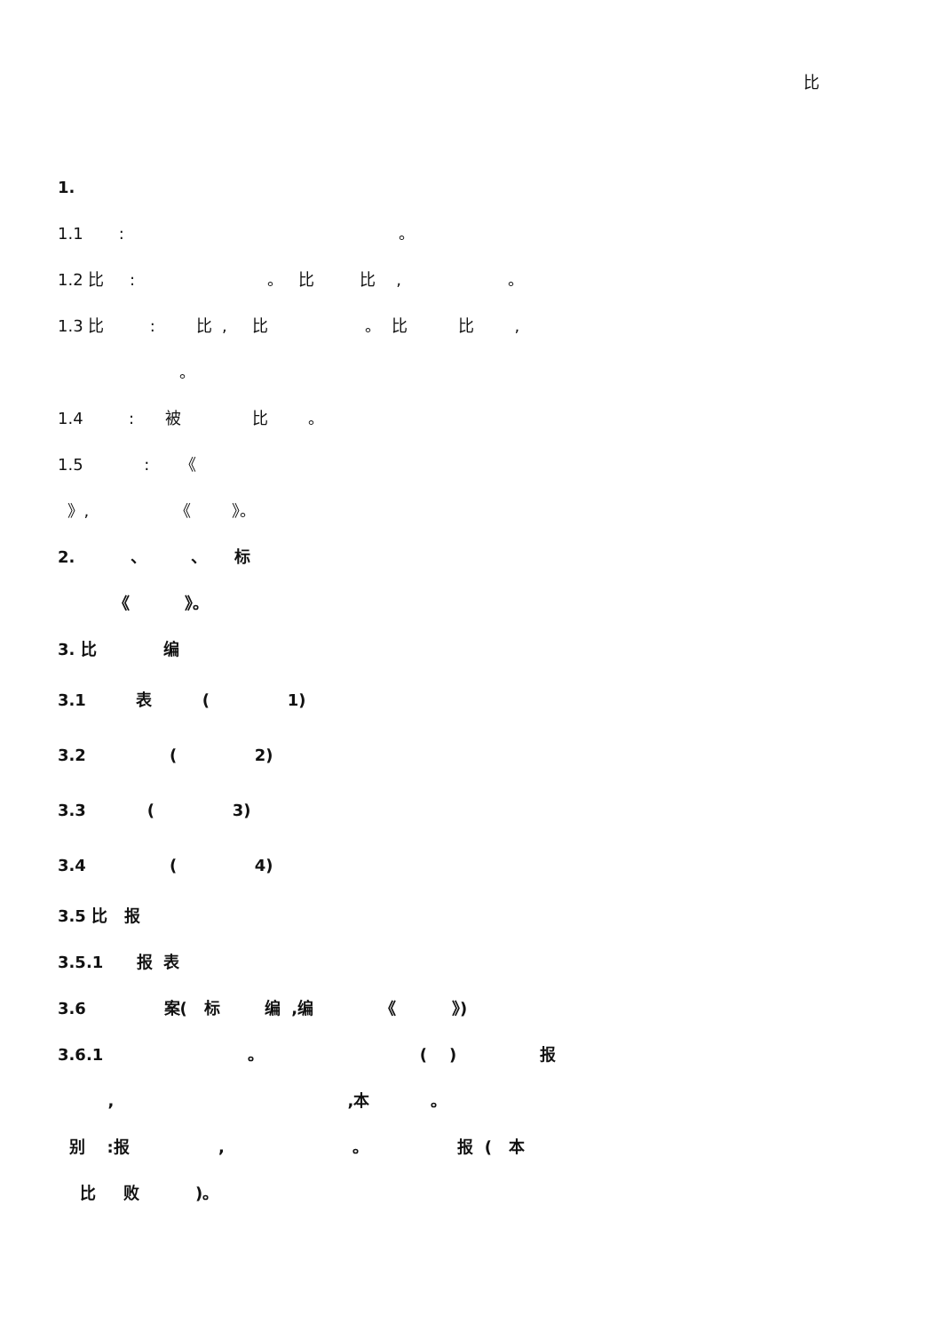比
1.
1.1 : 。
1.2 比 : 。 比 比 , 。
1.3 比 : 比 , 比 。 比 比 ,
。
1.4 : 被 比 。
1.5 : 《
》, 《 》。
2. 、 、 标
《 》。
3. 比 编
3.1 表 ( 1)
3.2 ( 2)
3.3 ( 3)
3.4 ( 4)
3.5 比 报
3.5.1 报 表
3.6 案( 标 编 ,编 《 》)
3.6.1 。 ( ) 报
, ,本 。
别 :报 , 。 报 ( 本
比 败 )。